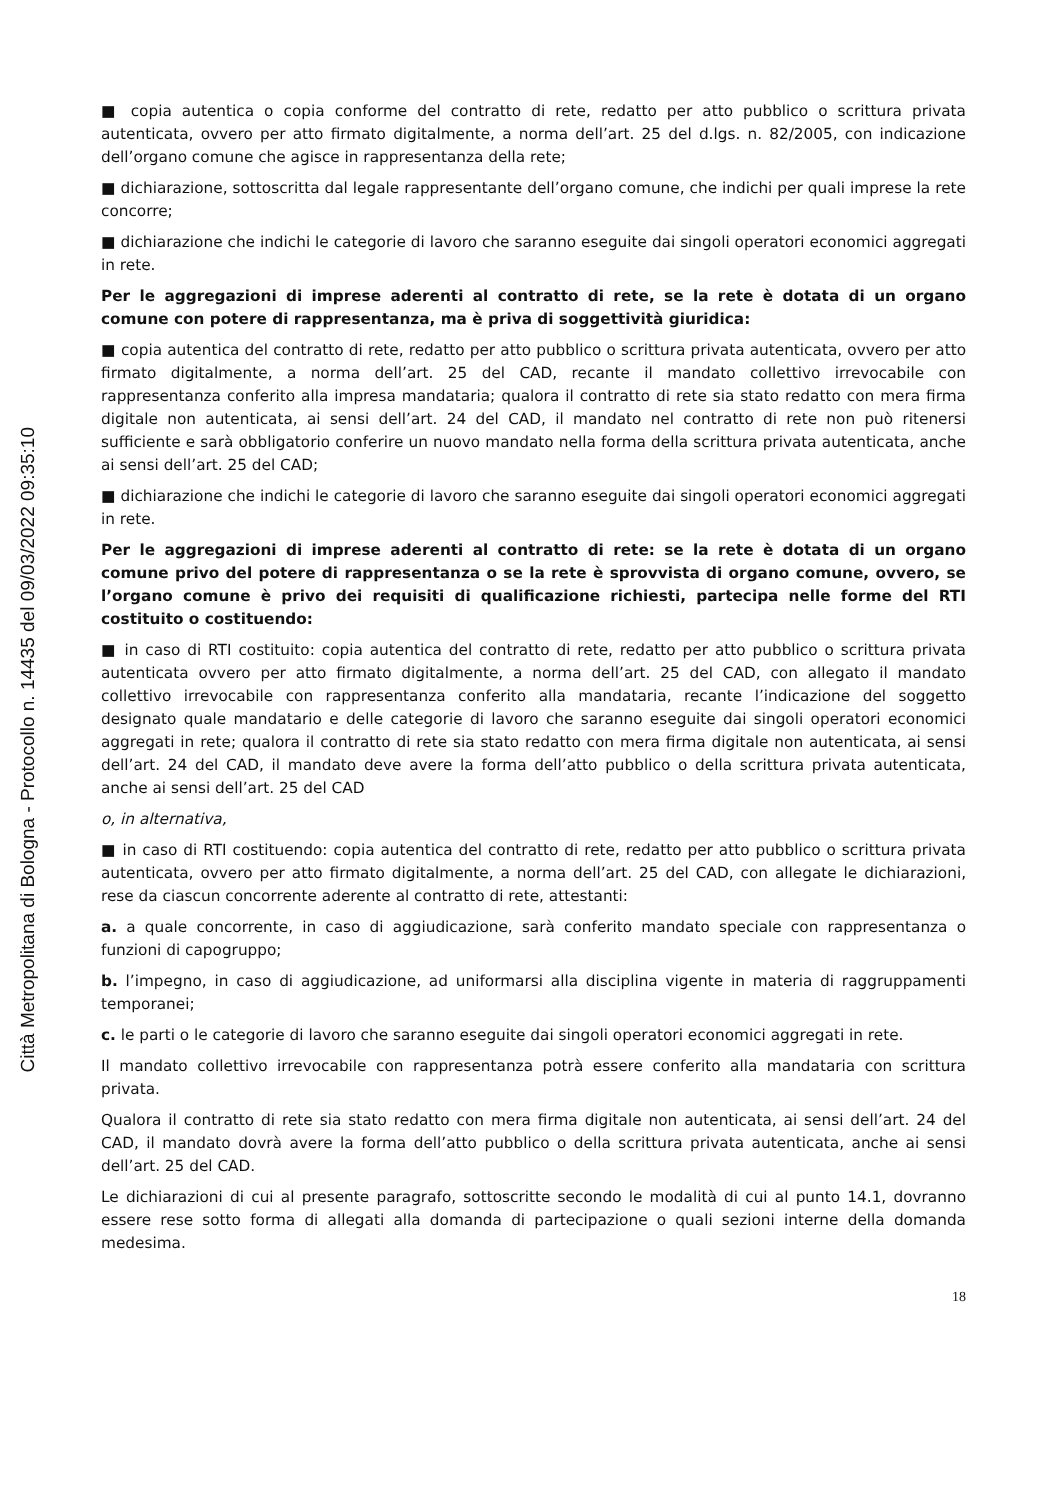Città Metropolitana di Bologna - Protocollo n. 14435 del 09/03/2022 09:35:10
■ copia autentica o copia conforme del contratto di rete, redatto per atto pubblico o scrittura privata autenticata, ovvero per atto firmato digitalmente, a norma dell’art. 25 del d.lgs. n. 82/2005, con indicazione dell’organo comune che agisce in rappresentanza della rete;
■ dichiarazione, sottoscritta dal legale rappresentante dell’organo comune, che indichi per quali imprese la rete concorre;
■ dichiarazione che indichi le categorie di lavoro che saranno eseguite dai singoli operatori economici aggregati in rete.
Per le aggregazioni di imprese aderenti al contratto di rete, se la rete è dotata di un organo comune con potere di rappresentanza, ma è priva di soggettività giuridica:
■ copia autentica del contratto di rete, redatto per atto pubblico o scrittura privata autenticata, ovvero per atto firmato digitalmente, a norma dell’art. 25 del CAD, recante il mandato collettivo irrevocabile con rappresentanza conferito alla impresa mandataria; qualora il contratto di rete sia stato redatto con mera firma digitale non autenticata, ai sensi dell’art. 24 del CAD, il mandato nel contratto di rete non può ritenersi sufficiente e sarà obbligatorio conferire un nuovo mandato nella forma della scrittura privata autenticata, anche ai sensi dell’art. 25 del CAD;
■ dichiarazione che indichi le categorie di lavoro che saranno eseguite dai singoli operatori economici aggregati in rete.
Per le aggregazioni di imprese aderenti al contratto di rete: se la rete è dotata di un organo comune privo del potere di rappresentanza o se la rete è sprovvista di organo comune, ovvero, se l’organo comune è privo dei requisiti di qualificazione richiesti, partecipa nelle forme del RTI costituito o costituendo:
■ in caso di RTI costituito: copia autentica del contratto di rete, redatto per atto pubblico o scrittura privata autenticata ovvero per atto firmato digitalmente, a norma dell’art. 25 del CAD, con allegato il mandato collettivo irrevocabile con rappresentanza conferito alla mandataria, recante l’indicazione del soggetto designato quale mandatario e delle categorie di lavoro che saranno eseguite dai singoli operatori economici aggregati in rete; qualora il contratto di rete sia stato redatto con mera firma digitale non autenticata, ai sensi dell’art. 24 del CAD, il mandato deve avere la forma dell’atto pubblico o della scrittura privata autenticata, anche ai sensi dell’art. 25 del CAD
o, in alternativa,
■ in caso di RTI costituendo: copia autentica del contratto di rete, redatto per atto pubblico o scrittura privata autenticata, ovvero per atto firmato digitalmente, a norma dell’art. 25 del CAD, con allegate le dichiarazioni, rese da ciascun concorrente aderente al contratto di rete, attestanti:
a. a quale concorrente, in caso di aggiudicazione, sarà conferito mandato speciale con rappresentanza o funzioni di capogruppo;
b. l’impegno, in caso di aggiudicazione, ad uniformarsi alla disciplina vigente in materia di raggruppamenti temporanei;
c. le parti o le categorie di lavoro che saranno eseguite dai singoli operatori economici aggregati in rete.
Il mandato collettivo irrevocabile con rappresentanza potrà essere conferito alla mandataria con scrittura privata.
Qualora il contratto di rete sia stato redatto con mera firma digitale non autenticata, ai sensi dell’art. 24 del CAD, il mandato dovrà avere la forma dell’atto pubblico o della scrittura privata autenticata, anche ai sensi dell’art. 25 del CAD.
Le dichiarazioni di cui al presente paragrafo, sottoscritte secondo le modalità di cui al punto 14.1, dovranno essere rese sotto forma di allegati alla domanda di partecipazione o quali sezioni interne della domanda medesima.
18